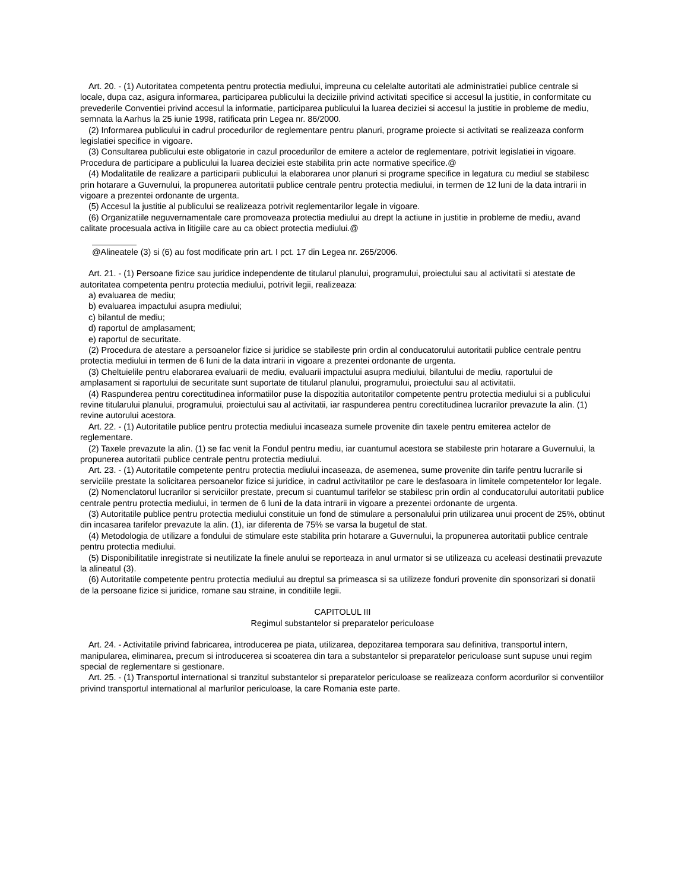Art. 20. - (1) Autoritatea competenta pentru protectia mediului, impreuna cu celelalte autoritati ale administratiei publice centrale si locale, dupa caz, asigura informarea, participarea publicului la deciziile privind activitati specifice si accesul la justitie, in conformitate cu prevederile Conventiei privind accesul la informatie, participarea publicului la luarea deciziei si accesul la justitie in probleme de mediu, semnata la Aarhus la 25 iunie 1998, ratificata prin Legea nr. 86/2000.
(2) Informarea publicului in cadrul procedurilor de reglementare pentru planuri, programe proiecte si activitati se realizeaza conform legislatiei specifice in vigoare.
(3) Consultarea publicului este obligatorie in cazul procedurilor de emitere a actelor de reglementare, potrivit legislatiei in vigoare. Procedura de participare a publicului la luarea deciziei este stabilita prin acte normative specifice.@
(4) Modalitatile de realizare a participarii publicului la elaborarea unor planuri si programe specifice in legatura cu mediul se stabilesc prin hotarare a Guvernului, la propunerea autoritatii publice centrale pentru protectia mediului, in termen de 12 luni de la data intrarii in vigoare a prezentei ordonante de urgenta.
(5) Accesul la justitie al publicului se realizeaza potrivit reglementarilor legale in vigoare.
(6) Organizatiile neguvernamentale care promoveaza protectia mediului au drept la actiune in justitie in probleme de mediu, avand calitate procesuala activa in litigiile care au ca obiect protectia mediului.@
@Alineatele (3) si (6) au fost modificate prin art. I pct. 17 din Legea nr. 265/2006.
Art. 21. - (1) Persoane fizice sau juridice independente de titularul planului, programului, proiectului sau al activitatii si atestate de autoritatea competenta pentru protectia mediului, potrivit legii, realizeaza:
a) evaluarea de mediu;
b) evaluarea impactului asupra mediului;
c) bilantul de mediu;
d) raportul de amplasament;
e) raportul de securitate.
(2) Procedura de atestare a persoanelor fizice si juridice se stabileste prin ordin al conducatorului autoritatii publice centrale pentru protectia mediului in termen de 6 luni de la data intrarii in vigoare a prezentei ordonante de urgenta.
(3) Cheltuielile pentru elaborarea evaluarii de mediu, evaluarii impactului asupra mediului, bilantului de mediu, raportului de amplasament si raportului de securitate sunt suportate de titularul planului, programului, proiectului sau al activitatii.
(4) Raspunderea pentru corectitudinea informatiilor puse la dispozitia autoritatilor competente pentru protectia mediului si a publicului revine titularului planului, programului, proiectului sau al activitatii, iar raspunderea pentru corectitudinea lucrarilor prevazute la alin. (1) revine autorului acestora.
Art. 22. - (1) Autoritatile publice pentru protectia mediului incaseaza sumele provenite din taxele pentru emiterea actelor de reglementare.
(2) Taxele prevazute la alin. (1) se fac venit la Fondul pentru mediu, iar cuantumul acestora se stabileste prin hotarare a Guvernului, la propunerea autoritatii publice centrale pentru protectia mediului.
Art. 23. - (1) Autoritatile competente pentru protectia mediului incaseaza, de asemenea, sume provenite din tarife pentru lucrarile si serviciile prestate la solicitarea persoanelor fizice si juridice, in cadrul activitatilor pe care le desfasoara in limitele competentelor lor legale.
(2) Nomenclatorul lucrarilor si serviciilor prestate, precum si cuantumul tarifelor se stabilesc prin ordin al conducatorului autoritatii publice centrale pentru protectia mediului, in termen de 6 luni de la data intrarii in vigoare a prezentei ordonante de urgenta.
(3) Autoritatile publice pentru protectia mediului constituie un fond de stimulare a personalului prin utilizarea unui procent de 25%, obtinut din incasarea tarifelor prevazute la alin. (1), iar diferenta de 75% se varsa la bugetul de stat.
(4) Metodologia de utilizare a fondului de stimulare este stabilita prin hotarare a Guvernului, la propunerea autoritatii publice centrale pentru protectia mediului.
(5) Disponibilitatile inregistrate si neutilizate la finele anului se reporteaza in anul urmator si se utilizeaza cu aceleasi destinatii prevazute la alineatul (3).
(6) Autoritatile competente pentru protectia mediului au dreptul sa primeasca si sa utilizeze fonduri provenite din sponsorizari si donatii de la persoane fizice si juridice, romane sau straine, in conditiile legii.
CAPITOLUL III
Regimul substantelor si preparatelor periculoase
Art. 24. - Activitatile privind fabricarea, introducerea pe piata, utilizarea, depozitarea temporara sau definitiva, transportul intern, manipularea, eliminarea, precum si introducerea si scoaterea din tara a substantelor si preparatelor periculoase sunt supuse unui regim special de reglementare si gestionare.
Art. 25. - (1) Transportul international si tranzitul substantelor si preparatelor periculoase se realizeaza conform acordurilor si conventiilor privind transportul international al marfurilor periculoase, la care Romania este parte.